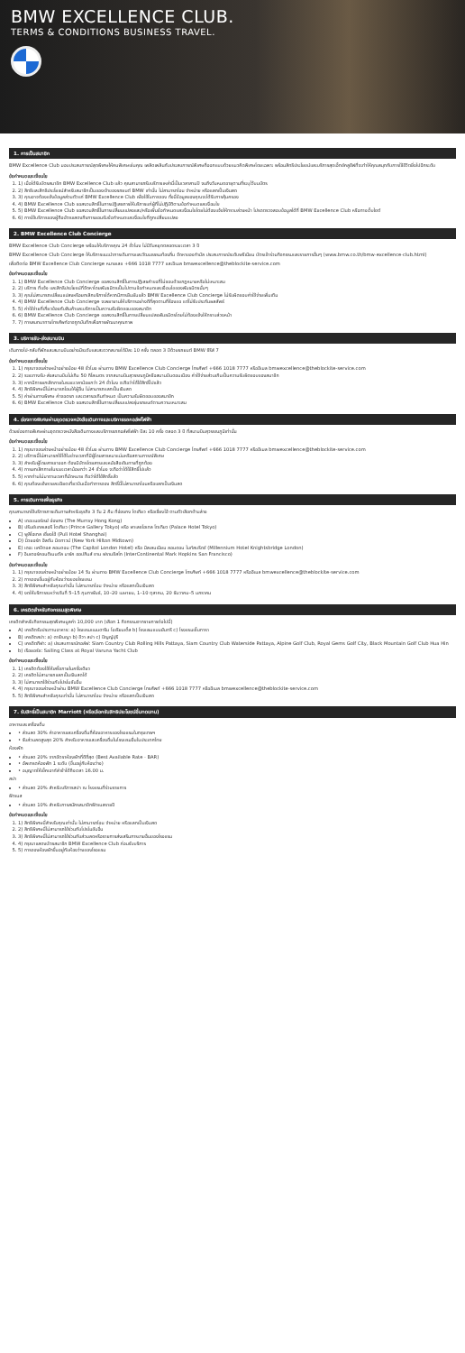BMW EXCELLENCE CLUB.
TERMS & CONDITIONS BUSINESS TRAVEL.
1. การเป็นสมาชิก
BMW Excellence Club มอบประสบการณ์สุดพิเศษให้คนพิเศษเช่นคุณ เพลิดเพลินกับประสบการณ์พิเศษที่ออกแบบด้วยแนวคิดพิเศษโดยเฉพาะ พร้อมสิทธิประโยชน์และบริการสุดเอ็กซ์คลูซีฟที่จะทำให้คุณสนุกกับการใช้ชีวิตยิ่งไปอีกระดับ
ข้อกำหนดและเงื่อนไข
1. 1) เมื่อได้รับบัตรสมาชิก BMW Excellence Club แล้ว คุณสามารถรับบริการเหล่านี้เป็นเวลาสามปี จนถึงวันหมดอายุตามที่ระบุไว้บนบัตร
2. 2) สิทธิและสิทธิประโยชน์สำหรับสมาชิกเป็นของเจ้าของรถยนต์ BMW เท่านั้น ไม่สามารถโอน จำหน่าย หรือแลกเป็นเงินสด
3. 3) คุณอาจต้องแจ้งข้อมูลส่วนตัวแก่ BMW Excellence Club เพื่อใช้ในการจอง ทั้งนี้ข้อมูลของคุณจะได้รับการคุ้มครอง
4. 4) BMW Excellence Club ขอสงวนสิทธิ์ในการปฏิเสธการให้บริการแก่ผู้ที่ไม่ปฏิบัติตามข้อกำหนดและเงื่อนไข
5. 5) BMW Excellence Club ขอสงวนสิทธิ์ในการเปลี่ยนแปลงและ/หรือเพิ่มข้อกำหนดและเงื่อนไขโดยไม่ต้องแจ้งให้ทราบล่วงหน้า โปรดตรวจสอบข้อมูลได้ที่ BMW Excellence Club หรือทางเว็บไซต์
6. 6) การใช้บริการของผู้ถือบัตรแสดงถึงการยอมรับข้อกำหนดและเงื่อนไขที่ถูกเปลี่ยนแปลง
2. BMW Excellence Club Concierge
BMW Excellence Club Concierge พร้อมให้บริการคุณ 24 ชั่วโมง ไม่มีวันหยุดตลอดระยะเวลา 3 ปี
BMW Excellence Club Concierge ให้บริการแนะนำการเดินทางและวัฒนธรรมท้องถิ่น จัดหาของกำนัล ประสบการณ์ระดับพรีเมียม บัตรเข้าร่วมกิจกรรมและรายการอื่นๆ (www.bmw.co.th/bmw-excellence-club.html)
เพื่อติดต่อ BMW Excellence Club Concierge หมายเลข +666 1018 7777 และอีเมล bmwexcellence@theblockite-service.com
ข้อกำหนดและเงื่อนไข
1. 1) BMW Excellence Club Concierge ขอสงวนสิทธิ์ในการปฏิเสธคำขอที่ไม่ชอบด้วยกฎหมายหรือไม่เหมาะสม
2. 2) บริการ ที่แจ้ง และสิทธิประโยชน์ที่จัดหาโดยพันธมิตรเป็นไปตามข้อกำหนดและเงื่อนไขของพันธมิตรนั้นๆ
3. 3) คุณไม่สามารถเปลี่ยนแปลงหรือยกเลิกบริการได้หากมีการยืนยันแล้ว BMW Excellence Club Concierge ไม่รับผิดชอบค่าใช้จ่ายเพิ่มเติม
4. 4) BMW Excellence Club Concierge จะพยายามให้บริการอย่างดีที่สุดตามที่ร้องขอ แต่ไม่รับประกันผลลัพธ์
5. 5) ค่าใช้จ่ายที่เกี่ยวข้องกับสินค้าและบริการเป็นความรับผิดชอบของสมาชิก
6. 6) BMW Excellence Club Concierge ขอสงวนสิทธิ์ในการเปลี่ยนแปลงพันธมิตรโดยไม่ต้องแจ้งให้ทราบล่วงหน้า
7. 7) การสนทนาทางโทรศัพท์อาจถูกบันทึกเพื่อการพัฒนาคุณภาพ
3. บริการรับ-ส่งสนามบิน
เดินทางไป-กลับที่พักและสนามบินอย่างมีระดับและสะดวกสบายได้ปีละ 10 ครั้ง ตลอด 3 ปีด้วยรถยนต์ BMW ซีรีส์ 7
ข้อกำหนดและเงื่อนไข
1. 1) กรุณาจองล่วงหน้าอย่างน้อย 48 ชั่วโมง ผ่านทาง BMW Excellence Club Concierge โทรศัพท์ +666 1018 7777 หรืออีเมล bmwexcellence@theblockite-service.com
2. 2) ระยะทางรับ-ส่งสนามบินไม่เกิน 50 กิโลเมตร จากสนามบินสุวรรณภูมิหรือสนามบินดอนเมือง ค่าใช้จ่ายส่วนเกินเป็นความรับผิดชอบของสมาชิก
3. 3) หากมีการยกเลิกภายในระยะเวลาน้อยกว่า 24 ชั่วโมง จะถือว่าได้ใช้สิทธิ์ไปแล้ว
4. 4) สิทธิพิเศษนี้ไม่สามารถโอนให้ผู้อื่น ไม่สามารถแลกเป็นเงินสด
5. 5) ค่าผ่านทางพิเศษ ค่าจอดรถ และเวลารอเกินกำหนด เป็นความรับผิดชอบของสมาชิก
6. 6) BMW Excellence Club ขอสงวนสิทธิ์ในการเปลี่ยนแปลงรุ่นรถยนต์ตามความเหมาะสม
4. ช่องทางพิเศษผ่านจุดตรวจหนังสือเดินทางและบริการรถกอล์ฟไฟฟ้า
ด้วยช่องทางพิเศษผ่านจุดตรวจหนังสือเดินทางและบริการรถกอล์ฟไฟฟ้า ปีละ 10 ครั้ง ตลอด 3 ปี ที่สนามบินสุวรรณภูมิเท่านั้น
ข้อกำหนดและเงื่อนไข
1. 1) กรุณาจองล่วงหน้าอย่างน้อย 48 ชั่วโมง ผ่านทาง BMW Excellence Club Concierge โทรศัพท์ +666 1018 7777 หรืออีเมล bmwexcellence@theblockite-service.com
2. 2) บริการนี้ไม่สามารถใช้ได้ในช่วงเวลาที่มีผู้โดยสารหนาแน่นหรือสถานการณ์พิเศษ
3. 3) สำหรับผู้โดยสารขาออก ต้องมีบัตรโดยสารและหนังสือเดินทางที่ถูกต้อง
4. 4) การยกเลิกภายในระยะเวลาน้อยกว่า 24 ชั่วโมง จะถือว่าได้ใช้สิทธิ์ไปแล้ว
5. 5) หากท่านไม่มาตามเวลาที่นัดหมาย ถือว่าได้ใช้สิทธิ์แล้ว
6. 6) คุณต้องแจ้งรายละเอียดเที่ยวบินเมื่อทำการจอง สิทธิ์นี้ไม่สามารถโอนหรือแลกเป็นเงินสด
5. การเดินทางเพื่อธุรกิจ
คุณสามารถใช้บริการการเดินทางสำหรับธุรกิจ 3 วัน 2 คืน ที่ฮ่องกง โตเกียว หรือเซี่ยงไฮ้ ตามตัวเลือกด้านล่าง
A) เดอะเมอร์เรย์ ฮ่องกง (The Murray Hong Kong)
B) ปรินซ์แกลเลอรี โตเกียว (Prince Gallery Tokyo) หรือ พาเลซโฮเทล โตเกียว (Palace Hotel Tokyo)
C) พูลิโฮเทล เซี่ยงไฮ้ (Puli Hotel Shanghai)
D) นิวยอร์ก ฮิลตัน มิดทาวน์ (New York Hilton Midtown)
E) เดอะ แคปิตอล ลอนดอน (The Capitol London Hotel) หรือ มิลเลนเนียม ลอนดอน ไนท์สบริดจ์ (Millennium Hotel Knightsbridge London)
F) อินเตอร์คอนติเนนตัล มาร์ค ฮอปกินส์ ซาน ฟรานซิสโก (InterContinental Mark Hopkins San Francisco)
ข้อกำหนดและเงื่อนไข
1. 1) กรุณาจองล่วงหน้าอย่างน้อย 14 วัน ผ่านทาง BMW Excellence Club Concierge โทรศัพท์ +666 1018 7777 หรืออีเมล bmwexcellence@theblockite-service.com
2. 2) การจองขึ้นอยู่กับห้องว่างของโรงแรม
3. 3) สิทธิพิเศษสำหรับคุณเท่านั้น ไม่สามารถโอน จำหน่าย หรือแลกเป็นเงินสด
4. 4) งดให้บริการระหว่างวันที่ 5–15 กุมภาพันธ์, 10–20 เมษายน, 1–10 ตุลาคม, 20 ธันวาคม–5 มกราคม
6. เครดิตสำหรับกิจกรรมสุดพิเศษ
เครดิตสำหรับกิจกรรมสุดพิเศษมูลค่า 10,000 บาท (เลือก 1 กิจกรรมจากรายการต่อไปนี้)
A) เครดิตรับประทานอาหาร: a) โรงแรมแมนดาริน โอเรียนเต็ล b) โรงแรมแบนยันทรี c) โรงแรมเซ็นทารา
B) เครดิตสปา: a) ดารัณญา b) ชีวา สปา c) ปัญญ์ปุริ
C) เครดิตกีฬา: a) ประสบการณ์กอล์ฟ: Siam Country Club Rolling Hills Pattaya, Siam Country Club Waterside Pattaya, Alpine Golf Club, Royal Gems Golf City, Black Mountain Golf Club Hua Hin
b) เรือยอร์ช: Sailing Class at Royal Varuna Yacht Club
ข้อกำหนดและเงื่อนไข
1. 1) เครดิตต้องใช้ให้เสร็จภายในครั้งเดียว
2. 2) เครดิตไม่สามารถแลกเป็นเงินสดได้
3. 3) ไม่สามารถใช้ร่วมกับโปรโมชันอื่น
4. 4) กรุณาจองล่วงหน้าผ่าน BMW Excellence Club Concierge โทรศัพท์ +666 1018 7777 หรืออีเมล bmwexcellence@theblockite-service.com
5. 5) สิทธิพิเศษสำหรับคุณเท่านั้น ไม่สามารถโอน จำหน่าย หรือแลกเป็นเงินสด
7. รับสิทธิ์เป็นสมาชิก Marriott (หรือเลือกรับสิทธิประโยชน์อื่นทดแทน)
อาหารและเครื่องดื่ม
• ส่วนลด 30% ค่าอาหารและเครื่องดื่มที่ห้องอาหารของโรงแรมในกรุงเทพฯ
• รับส่วนลดสูงสุด 20% สำหรับอาหารและเครื่องดื่มในโรงแรมอื่นในประเทศไทย
ห้องพัก
• ส่วนลด 20% จากอัตราห้องพักที่ดีที่สุด (Best Available Rate - BAR)
• อัพเกรดห้องพัก 1 ระดับ (ขึ้นอยู่กับห้องว่าง)
• อนุญาตให้เช็คเอาท์ล่าช้าได้ถึงเวลา 16.00 น.
สปา
• ส่วนลด 20% สำหรับบริการสปา ณ โรงแรมที่ร่วมรายการ
ฟิตเนส
• ส่วนลด 10% สำหรับการสมัครสมาชิกฟิตเนสรายปี
ข้อกำหนดและเงื่อนไข
1. 1) สิทธิพิเศษนี้สำหรับคุณเท่านั้น ไม่สามารถโอน จำหน่าย หรือแลกเป็นเงินสด
2. 2) สิทธิพิเศษนี้ไม่สามารถใช้ร่วมกับโปรโมชันอื่น
3. 3) สิทธิพิเศษนี้ไม่สามารถใช้ร่วมกับส่วนลดหรือรายการส่งเสริมการขายอื่นของโรงแรม
4. 4) กรุณาแสดงบัตรสมาชิก BMW Excellence Club ก่อนรับบริการ
5. 5) การจองห้องพักขึ้นอยู่กับห้องว่างของโรงแรม